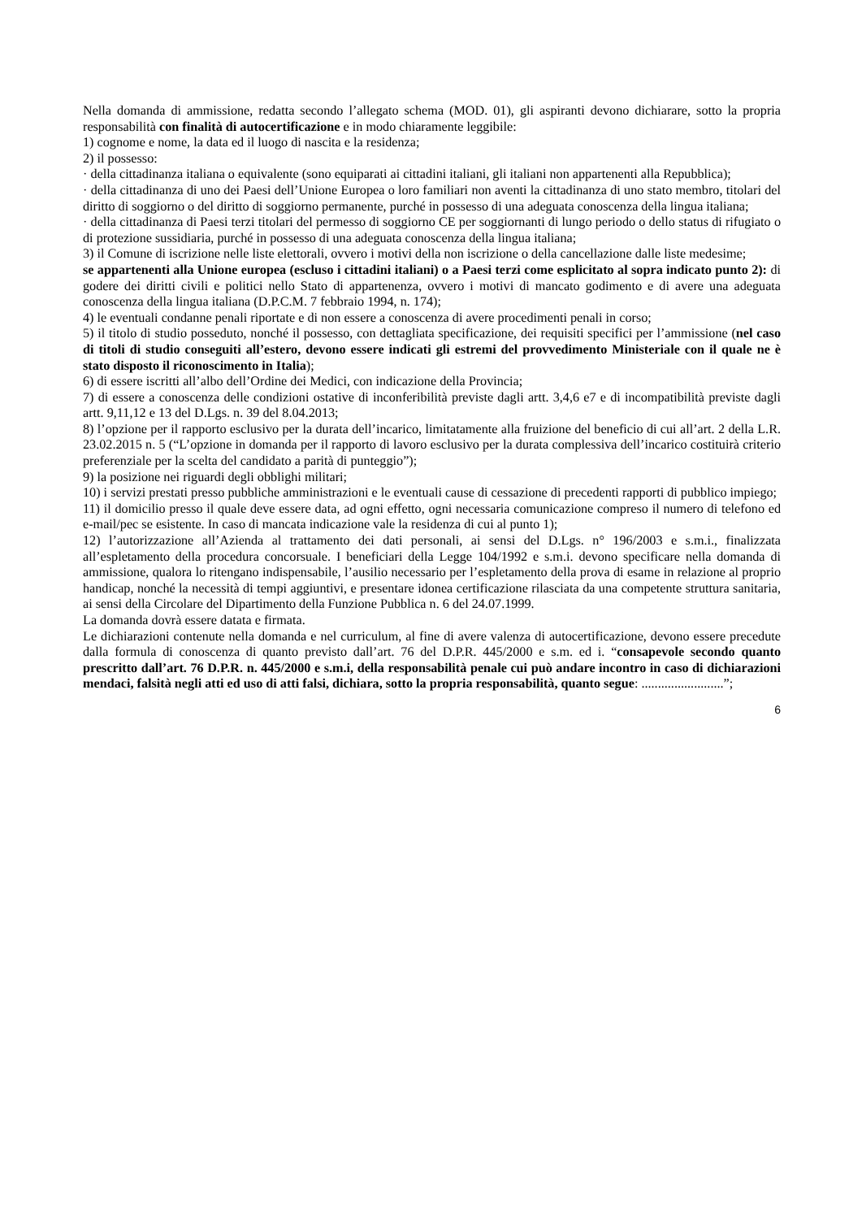Nella domanda di ammissione, redatta secondo l’allegato schema (MOD. 01), gli aspiranti devono dichiarare, sotto la propria responsabilità con finalità di autocertificazione e in modo chiaramente leggibile:
1) cognome e nome, la data ed il luogo di nascita e la residenza;
2) il possesso:
· della cittadinanza italiana o equivalente (sono equiparati ai cittadini italiani, gli italiani non appartenenti alla Repubblica);
· della cittadinanza di uno dei Paesi dell’Unione Europea o loro familiari non aventi la cittadinanza di uno stato membro, titolari del diritto di soggiorno o del diritto di soggiorno permanente, purché in possesso di una adeguata conoscenza della lingua italiana;
· della cittadinanza di Paesi terzi titolari del permesso di soggiorno CE per soggiornanti di lungo periodo o dello status di rifugiato o di protezione sussidiaria, purché in possesso di una adeguata conoscenza della lingua italiana;
3) il Comune di iscrizione nelle liste elettorali, ovvero i motivi della non iscrizione o della cancellazione dalle liste medesime;
se appartenenti alla Unione europea (escluso i cittadini italiani) o a Paesi terzi come esplicitato al sopra indicato punto 2): di godere dei diritti civili e politici nello Stato di appartenenza, ovvero i motivi di mancato godimento e di avere una adeguata conoscenza della lingua italiana (D.P.C.M. 7 febbraio 1994, n. 174);
4) le eventuali condanne penali riportate e di non essere a conoscenza di avere procedimenti penali in corso;
5) il titolo di studio posseduto, nonché il possesso, con dettagliata specificazione, dei requisiti specifici per l’ammissione (nel caso di titoli di studio conseguiti all’estero, devono essere indicati gli estremi del provvedimento Ministeriale con il quale ne è stato disposto il riconoscimento in Italia);
6) di essere iscritti all’albo dell’Ordine dei Medici, con indicazione della Provincia;
7) di essere a conoscenza delle condizioni ostative di inconferibilità previste dagli artt. 3,4,6 e7 e di incompatibilità previste dagli artt. 9,11,12 e 13 del D.Lgs. n. 39 del 8.04.2013;
8) l’opzione per il rapporto esclusivo per la durata dell’incarico, limitatamente alla fruizione del beneficio di cui all’art. 2 della L.R. 23.02.2015 n. 5 (“L’opzione in domanda per il rapporto di lavoro esclusivo per la durata complessiva dell’incarico costituirà criterio preferenziale per la scelta del candidato a parità di punteggio”);
9) la posizione nei riguardi degli obblighi militari;
10) i servizi prestati presso pubbliche amministrazioni e le eventuali cause di cessazione di precedenti rapporti di pubblico impiego;
11) il domicilio presso il quale deve essere data, ad ogni effetto, ogni necessaria comunicazione compreso il numero di telefono ed e-mail/pec se esistente. In caso di mancata indicazione vale la residenza di cui al punto 1);
12) l’autorizzazione all’Azienda al trattamento dei dati personali, ai sensi del D.Lgs. n° 196/2003 e s.m.i., finalizzata all’espletamento della procedura concorsuale. I beneficiari della Legge 104/1992 e s.m.i. devono specificare nella domanda di ammissione, qualora lo ritengano indispensabile, l’ausilio necessario per l’espletamento della prova di esame in relazione al proprio handicap, nonché la necessità di tempi aggiuntivi, e presentare idonea certificazione rilasciata da una competente struttura sanitaria, ai sensi della Circolare del Dipartimento della Funzione Pubblica n. 6 del 24.07.1999.
La domanda dovrà essere datata e firmata.
Le dichiarazioni contenute nella domanda e nel curriculum, al fine di avere valenza di autocertificazione, devono essere precedute dalla formula di conoscenza di quanto previsto dall’art. 76 del D.P.R. 445/2000 e s.m. ed i. “consapevole secondo quanto prescritto dall’art. 76 D.P.R. n. 445/2000 e s.m.i, della responsabilità penale cui può andare incontro in caso di dichiarazioni mendaci, falsità negli atti ed uso di atti falsi, dichiara, sotto la propria responsabilità, quanto segue: .........................”;
6